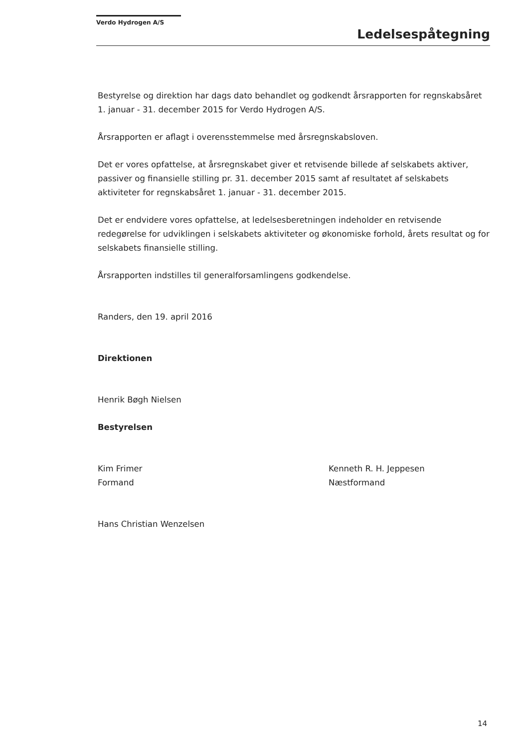Verdo Hydrogen A/S
Ledelsespåtegning
Bestyrelse og direktion har dags dato behandlet og godkendt årsrapporten for regnskabsåret 1. januar - 31. december 2015 for Verdo Hydrogen A/S.
Årsrapporten er aflagt i overensstemmelse med årsregnskabsloven.
Det er vores opfattelse, at årsregnskabet giver et retvisende billede af selskabets aktiver, passiver og finansielle stilling pr. 31. december 2015 samt af resultatet af selskabets aktiviteter for regnskabsåret 1. januar - 31. december 2015.
Det er endvidere vores opfattelse, at ledelsesberetningen indeholder en retvisende redegørelse for udviklingen i selskabets aktiviteter og økonomiske forhold, årets resultat og for selskabets finansielle stilling.
Årsrapporten indstilles til generalforsamlingens godkendelse.
Randers, den 19. april 2016
Direktionen
Henrik Bøgh Nielsen
Bestyrelsen
Kim Frimer
Formand
Kenneth R. H. Jeppesen
Næstformand
Hans Christian Wenzelsen
14